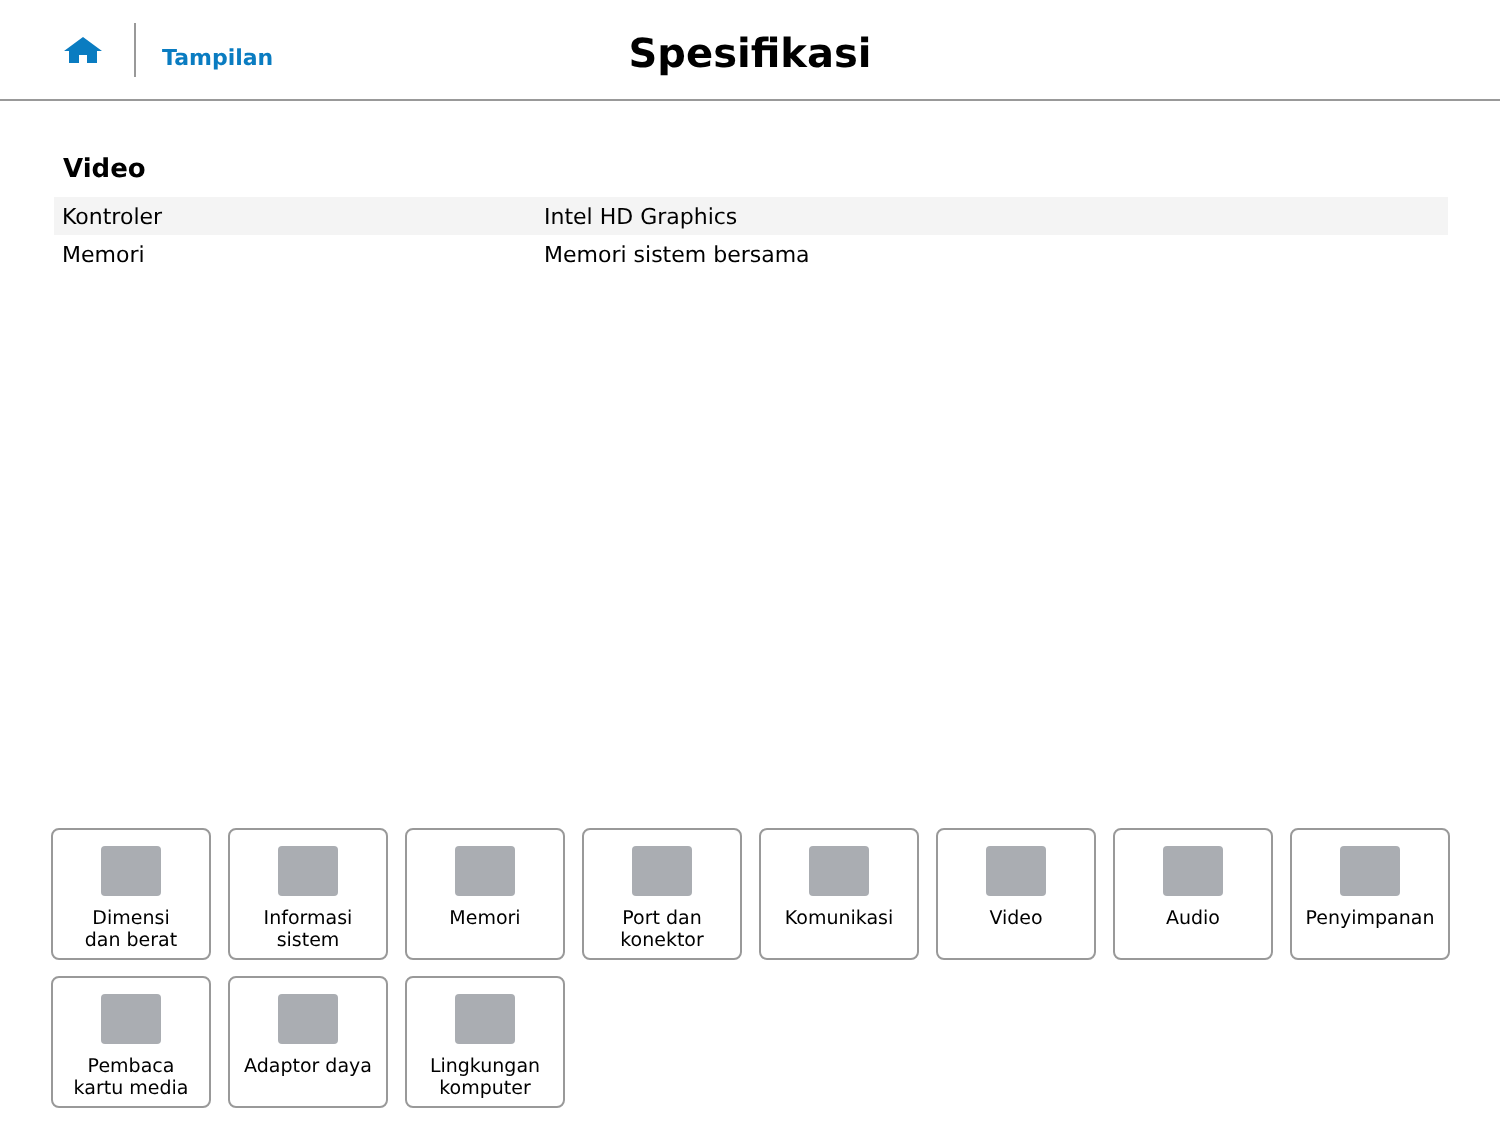Tampilan
Spesifikasi
Video
| Kontroler | Intel HD Graphics |
| Memori | Memori sistem bersama |
Dimensi
dan berat
Informasi sistem
Memori
Port dan
konektor
Komunikasi Video Audio Penyimpanan
Pembaca
kartu media
Adaptor daya
Lingkungan
komputer